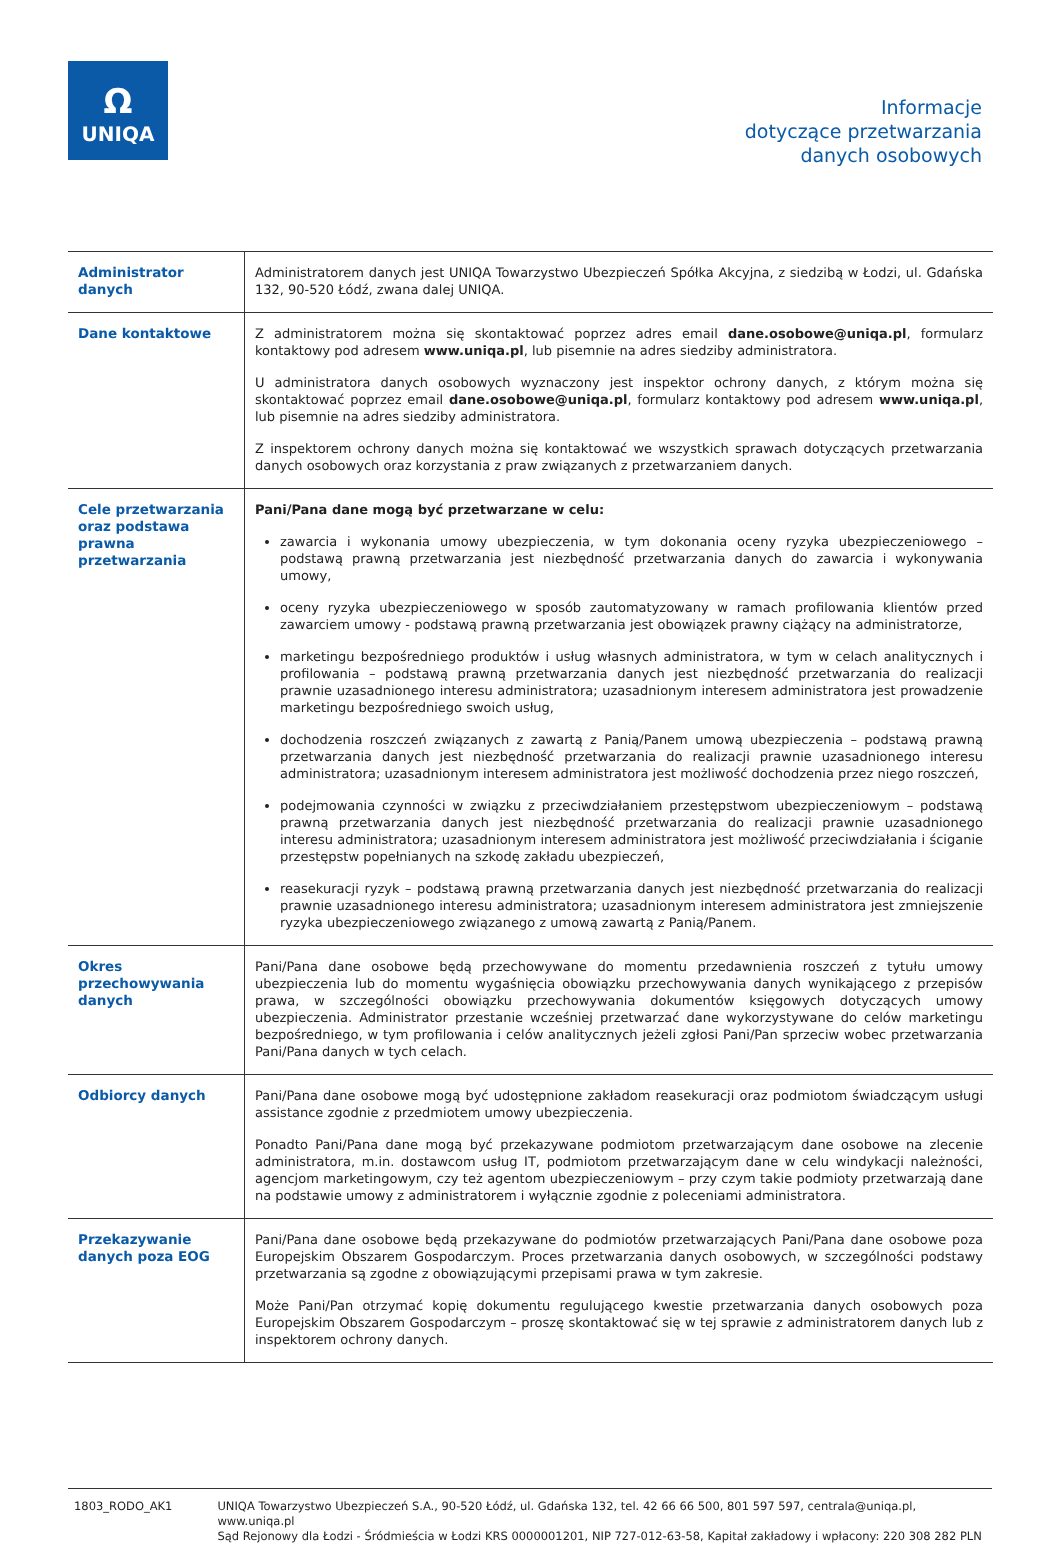Ω
UNIQA
Informacje
dotyczące przetwarzania
danych osobowych
| Administrator danych | Administratorem danych jest UNIQA Towarzystwo Ubezpieczeń Spółka Akcyjna, z siedzibą w Łodzi, ul. Gdańska 132, 90-520 Łódź, zwana dalej UNIQA. |
| Dane kontaktowe | Z administratorem można się skontaktować poprzez adres email dane.osobowe@uniqa.pl , formularz kontaktowy pod adresem www.uniqa.pl , lub pisemnie na adres siedziby administratora. U administratora danych osobowych wyznaczony jest inspektor ochrony danych, z którym można się skontaktować poprzez email dane.osobowe@uniqa.pl , formularz kontaktowy pod adresem www.uniqa.pl , lub pisemnie na adres siedziby administratora. Z inspektorem ochrony danych można się kontaktować we wszystkich sprawach dotyczących przetwarzania danych osobowych oraz korzystania z praw związanych z przetwarzaniem danych. |
| Cele przetwarzania oraz podstawa prawna przetwarzania | Pani/Pana dane mogą być przetwarzane w celu: zawarcia i wykonania umowy ubezpieczenia, w tym dokonania oceny ryzyka ubezpieczeniowego – podstawą prawną przetwarzania jest niezbędność przetwarzania danych do zawarcia i wykonywania umowy, oceny ryzyka ubezpieczeniowego w sposób zautomatyzowany w ramach profilowania klientów przed zawarciem umowy - podstawą prawną przetwarzania jest obowiązek prawny ciążący na administratorze, marketingu bezpośredniego produktów i usług własnych administratora, w tym w celach analitycznych i profilowania – podstawą prawną przetwarzania danych jest niezbędność przetwarzania do realizacji prawnie uzasadnionego interesu administratora; uzasadnionym interesem administratora jest prowadzenie marketingu bezpośredniego swoich usług, dochodzenia roszczeń związanych z zawartą z Panią/Panem umową ubezpieczenia – podstawą prawną przetwarzania danych jest niezbędność przetwarzania do realizacji prawnie uzasadnionego interesu administratora; uzasadnionym interesem administratora jest możliwość dochodzenia przez niego roszczeń, podejmowania czynności w związku z przeciwdziałaniem przestępstwom ubezpieczeniowym – podstawą prawną przetwarzania danych jest niezbędność przetwarzania do realizacji prawnie uzasadnionego interesu administratora; uzasadnionym interesem administratora jest możliwość przeciwdziałania i ściganie przestępstw popełnianych na szkodę zakładu ubezpieczeń, reasekuracji ryzyk – podstawą prawną przetwarzania danych jest niezbędność przetwarzania do realizacji prawnie uzasadnionego interesu administratora; uzasadnionym interesem administratora jest zmniejszenie ryzyka ubezpieczeniowego związanego z umową zawartą z Panią/Panem. |
| Okres przechowywania danych | Pani/Pana dane osobowe będą przechowywane do momentu przedawnienia roszczeń z tytułu umowy ubezpieczenia lub do momentu wygaśnięcia obowiązku przechowywania danych wynikającego z przepisów prawa, w szczególności obowiązku przechowywania dokumentów księgowych dotyczących umowy ubezpieczenia. Administrator przestanie wcześniej przetwarzać dane wykorzystywane do celów marketingu bezpośredniego, w tym profilowania i celów analitycznych jeżeli zgłosi Pani/Pan sprzeciw wobec przetwarzania Pani/Pana danych w tych celach. |
| Odbiorcy danych | Pani/Pana dane osobowe mogą być udostępnione zakładom reasekuracji oraz podmiotom świadczącym usługi assistance zgodnie z przedmiotem umowy ubezpieczenia. Ponadto Pani/Pana dane mogą być przekazywane podmiotom przetwarzającym dane osobowe na zlecenie administratora, m.in. dostawcom usług IT, podmiotom przetwarzającym dane w celu windykacji należności, agencjom marketingowym, czy też agentom ubezpieczeniowym – przy czym takie podmioty przetwarzają dane na podstawie umowy z administratorem i wyłącznie zgodnie z poleceniami administratora. |
| Przekazywanie danych poza EOG | Pani/Pana dane osobowe będą przekazywane do podmiotów przetwarzających Pani/Pana dane osobowe poza Europejskim Obszarem Gospodarczym. Proces przetwarzania danych osobowych, w szczególności podstawy przetwarzania są zgodne z obowiązującymi przepisami prawa w tym zakresie. Może Pani/Pan otrzymać kopię dokumentu regulującego kwestie przetwarzania danych osobowych poza Europejskim Obszarem Gospodarczym – proszę skontaktować się w tej sprawie z administratorem danych lub z inspektorem ochrony danych. |
1803_RODO_AK1 UNIQA Towarzystwo Ubezpieczeń S.A., 90-520 Łódź, ul. Gdańska 132, tel. 42 66 66 500, 801 597 597, centrala@uniqa.pl, www.uniqa.pl
Sąd Rejonowy dla Łodzi - Śródmieścia w Łodzi KRS 0000001201, NIP 727-012-63-58, Kapitał zakładowy i wpłacony: 220 308 282 PLN